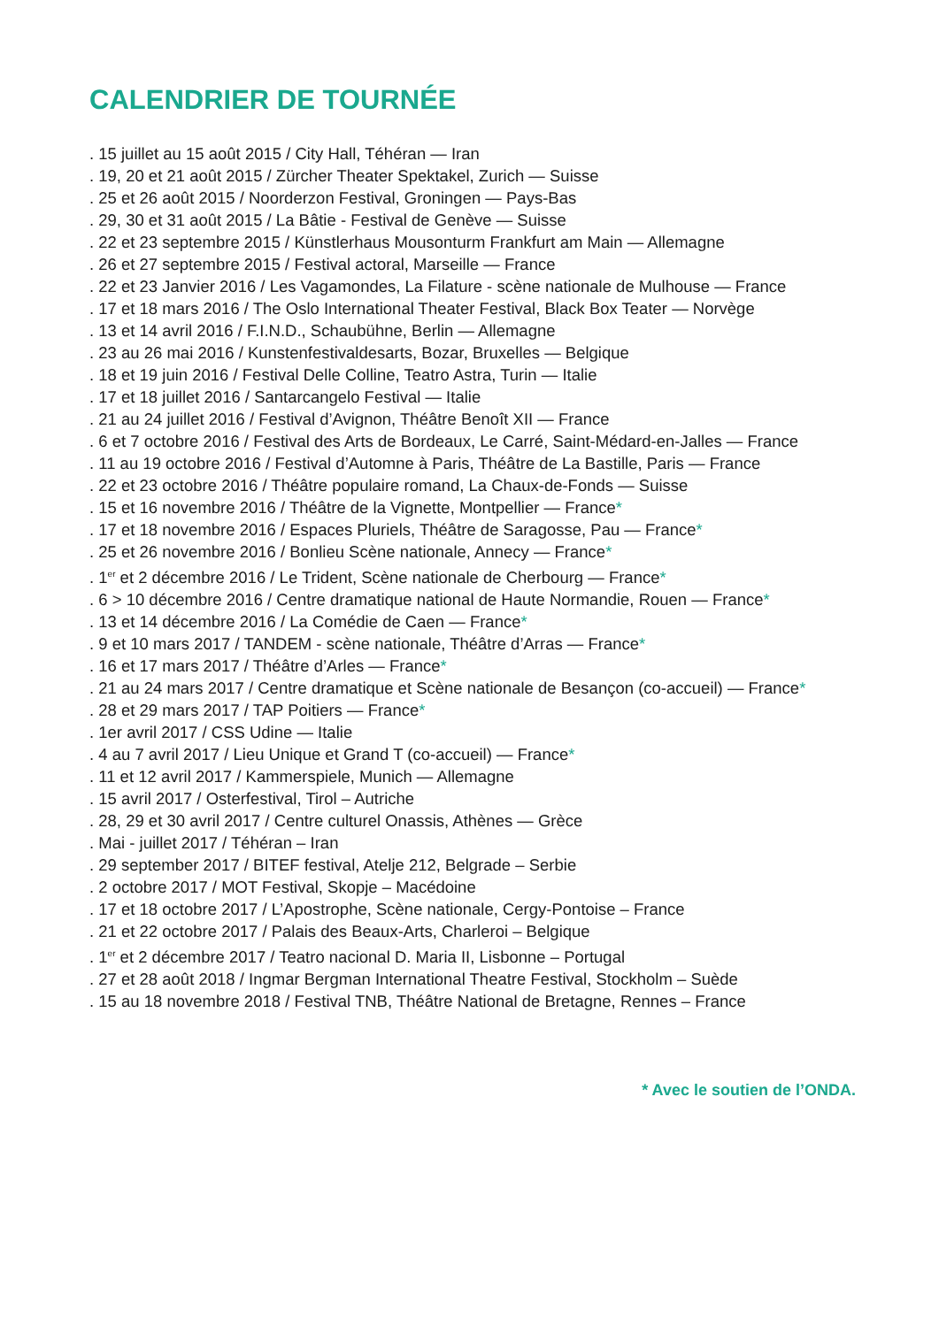CALENDRIER DE TOURNÉE
. 15 juillet au 15 août 2015 / City Hall, Téhéran — Iran
. 19, 20 et 21 août 2015 / Zürcher Theater Spektakel, Zurich — Suisse
. 25 et 26 août 2015 / Noorderzon Festival, Groningen — Pays-Bas
. 29, 30 et 31 août 2015 / La Bâtie - Festival de Genève — Suisse
. 22 et 23 septembre 2015 / Künstlerhaus Mousonturm Frankfurt am Main — Allemagne
. 26 et 27 septembre 2015 / Festival actoral, Marseille — France
. 22 et 23 Janvier 2016 / Les Vagamondes, La Filature - scène nationale de Mulhouse — France
. 17 et 18 mars 2016 / The Oslo International Theater Festival, Black Box Teater — Norvège
. 13 et 14 avril 2016 / F.I.N.D., Schaubühne, Berlin — Allemagne
. 23 au 26 mai 2016 / Kunstenfestivaldesarts, Bozar, Bruxelles — Belgique
. 18 et 19 juin 2016 / Festival Delle Colline, Teatro Astra, Turin — Italie
. 17 et 18 juillet 2016 / Santarcangelo Festival — Italie
. 21 au 24 juillet 2016 / Festival d’Avignon, Théâtre Benoît XII — France
. 6 et 7 octobre 2016 / Festival des Arts de Bordeaux, Le Carré, Saint-Médard-en-Jalles — France
. 11 au 19 octobre 2016 / Festival d’Automne à Paris, Théâtre de La Bastille, Paris — France
. 22 et 23 octobre 2016 / Théâtre populaire romand, La Chaux-de-Fonds — Suisse
. 15 et 16 novembre 2016 / Théâtre de la Vignette, Montpellier — France*
. 17 et 18 novembre 2016 / Espaces Pluriels, Théâtre de Saragosse, Pau — France*
. 25 et 26 novembre 2016 / Bonlieu Scène nationale, Annecy — France*
. 1<sup>er</sup> et 2 décembre 2016 / Le Trident, Scène nationale de Cherbourg — France*
. 6 > 10 décembre 2016 / Centre dramatique national de Haute Normandie, Rouen — France*
. 13 et 14 décembre 2016 / La Comédie de Caen — France*
. 9 et 10 mars 2017 / TANDEM - scène nationale, Théâtre d’Arras — France*
. 16 et 17 mars 2017 / Théâtre d’Arles — France*
. 21 au 24 mars 2017 / Centre dramatique et Scène nationale de Besançon (co-accueil) — France*
. 28 et 29 mars 2017 / TAP Poitiers — France*
. 1er avril 2017 / CSS Udine — Italie
. 4 au 7 avril 2017 / Lieu Unique et Grand T (co-accueil) — France*
. 11 et 12 avril 2017 / Kammerspiele, Munich — Allemagne
. 15 avril 2017 / Osterfestival, Tirol – Autriche
. 28, 29 et 30 avril 2017 / Centre culturel Onassis, Athènes — Grèce
. Mai - juillet 2017 / Téhéran – Iran
. 29 september 2017 / BITEF festival, Atelje 212, Belgrade – Serbie
. 2 octobre 2017 / MOT Festival, Skopje – Macédoine
. 17 et 18 octobre 2017 / L’Apostrophe, Scène nationale, Cergy-Pontoise – France
. 21 et 22 octobre 2017 / Palais des Beaux-Arts, Charleroi – Belgique
. 1<sup>er</sup> et 2 décembre 2017 / Teatro nacional D. Maria II, Lisbonne – Portugal
. 27 et 28 août 2018 / Ingmar Bergman International Theatre Festival, Stockholm – Suède
. 15 au 18 novembre 2018 / Festival TNB, Théâtre National de Bretagne, Rennes – France
* Avec le soutien de l’ONDA.